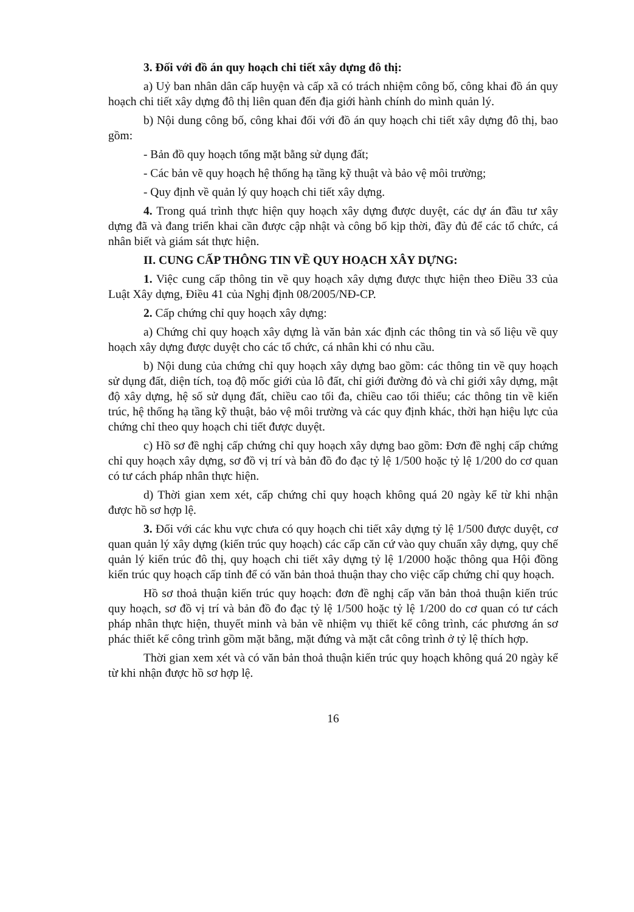3. Đối với đồ án quy hoạch chi tiết xây dựng đô thị:
a) Uỷ ban nhân dân cấp huyện và cấp xã có trách nhiệm công bố, công khai đồ án quy hoạch chi tiết xây dựng đô thị liên quan đến địa giới hành chính do mình quản lý.
b) Nội dung công bố, công khai đối với đồ án quy hoạch chi tiết xây dựng đô thị, bao gồm:
- Bản đồ quy hoạch tổng mặt bằng sử dụng đất;
- Các bản vẽ quy hoạch hệ thống hạ tầng kỹ thuật và bảo vệ môi trường;
- Quy định về quản lý quy hoạch chi tiết xây dựng.
4. Trong quá trình thực hiện quy hoạch xây dựng được duyệt, các dự án đầu tư xây dựng đã và đang triển khai cần được cập nhật và công bố kịp thời, đầy đủ để các tổ chức, cá nhân biết và giám sát thực hiện.
II. CUNG CẤP THÔNG TIN VỀ QUY HOẠCH XÂY DỰNG:
1. Việc cung cấp thông tin về quy hoạch xây dựng được thực hiện theo Điều 33 của Luật Xây dựng, Điều 41 của Nghị định 08/2005/NĐ-CP.
2. Cấp chứng chỉ quy hoạch xây dựng:
a) Chứng chỉ quy hoạch xây dựng là văn bản xác định các thông tin và số liệu về quy hoạch xây dựng được duyệt cho các tổ chức, cá nhân khi có nhu cầu.
b) Nội dung của chứng chỉ quy hoạch xây dựng bao gồm: các thông tin về quy hoạch sử dụng đất, diện tích, toạ độ mốc giới của lô đất, chỉ giới đường đỏ và chỉ giới xây dựng, mật độ xây dựng, hệ số sử dụng đất, chiều cao tối đa, chiều cao tối thiểu; các thông tin về kiến trúc, hệ thống hạ tầng kỹ thuật, bảo vệ môi trường và các quy định khác, thời hạn hiệu lực của chứng chỉ theo quy hoạch chi tiết được duyệt.
c) Hồ sơ đề nghị cấp chứng chỉ quy hoạch xây dựng bao gồm: Đơn đề nghị cấp chứng chỉ quy hoạch xây dựng, sơ đồ vị trí và bản đồ đo đạc tỷ lệ 1/500 hoặc tỷ lệ 1/200 do cơ quan có tư cách pháp nhân thực hiện.
d) Thời gian xem xét, cấp chứng chỉ quy hoạch không quá 20 ngày kể từ khi nhận được hồ sơ hợp lệ.
3. Đối với các khu vực chưa có quy hoạch chi tiết xây dựng tỷ lệ 1/500 được duyệt, cơ quan quản lý xây dựng (kiến trúc quy hoạch) các cấp căn cứ vào quy chuẩn xây dựng, quy chế quản lý kiến trúc đô thị, quy hoạch chi tiết xây dựng tỷ lệ 1/2000 hoặc thông qua Hội đồng kiến trúc quy hoạch cấp tỉnh để có văn bản thoả thuận thay cho việc cấp chứng chỉ quy hoạch.
Hồ sơ thoả thuận kiến trúc quy hoạch: đơn đề nghị cấp văn bản thoả thuận kiến trúc quy hoạch, sơ đồ vị trí và bản đồ đo đạc tỷ lệ 1/500 hoặc tỷ lệ 1/200 do cơ quan có tư cách pháp nhân thực hiện, thuyết minh và bản vẽ nhiệm vụ thiết kế công trình, các phương án sơ phác thiết kế công trình gồm mặt bằng, mặt đứng và mặt cắt công trình ở tỷ lệ thích hợp.
Thời gian xem xét và có văn bản thoả thuận kiến trúc quy hoạch không quá 20 ngày kể từ khi nhận được hồ sơ hợp lệ.
16